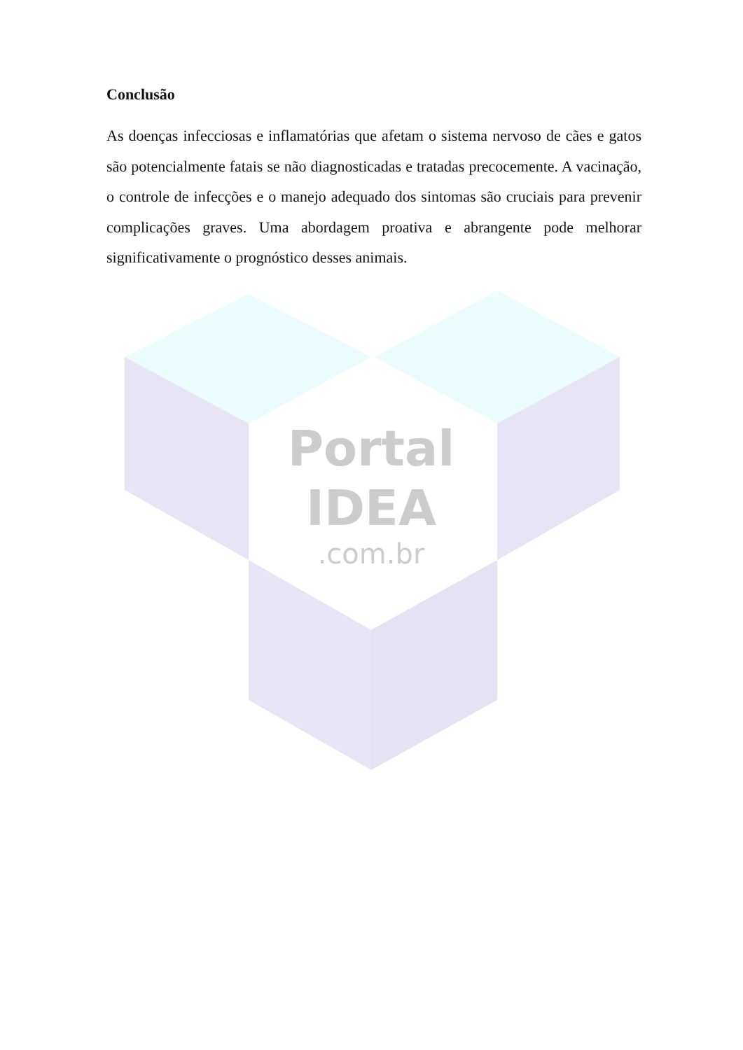Portal
IDEA
.com.br
Conclusão
As doenças infecciosas e inflamatórias que afetam o sistema nervoso de cães e gatos são potencialmente fatais se não diagnosticadas e tratadas precocemente. A vacinação, o controle de infecções e o manejo adequado dos sintomas são cruciais para prevenir complicações graves. Uma abordagem proativa e abrangente pode melhorar significativamente o prognóstico desses animais.